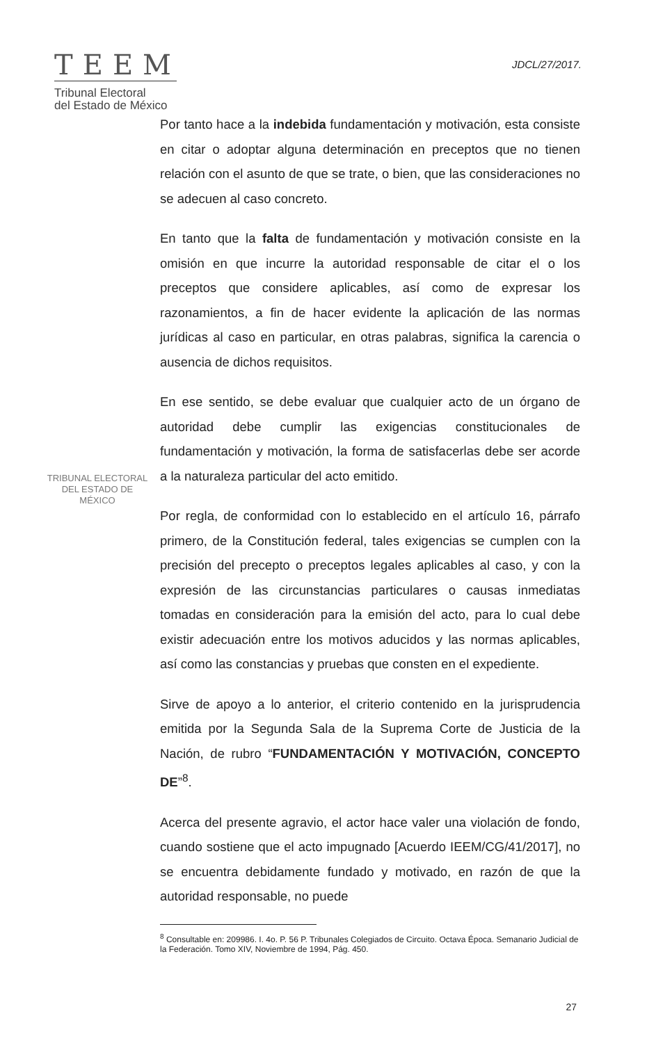TEEM
Tribunal Electoral
del Estado de México
JDCL/27/2017.
TRIBUNAL ELECTORAL
DEL ESTADO DE
MÉXICO
Por tanto hace a la indebida fundamentación y motivación, esta consiste en citar o adoptar alguna determinación en preceptos que no tienen relación con el asunto de que se trate, o bien, que las consideraciones no se adecuen al caso concreto.
En tanto que la falta de fundamentación y motivación consiste en la omisión en que incurre la autoridad responsable de citar el o los preceptos que considere aplicables, así como de expresar los razonamientos, a fin de hacer evidente la aplicación de las normas jurídicas al caso en particular, en otras palabras, significa la carencia o ausencia de dichos requisitos.
En ese sentido, se debe evaluar que cualquier acto de un órgano de autoridad debe cumplir las exigencias constitucionales de fundamentación y motivación, la forma de satisfacerlas debe ser acorde a la naturaleza particular del acto emitido.
Por regla, de conformidad con lo establecido en el artículo 16, párrafo primero, de la Constitución federal, tales exigencias se cumplen con la precisión del precepto o preceptos legales aplicables al caso, y con la expresión de las circunstancias particulares o causas inmediatas tomadas en consideración para la emisión del acto, para lo cual debe existir adecuación entre los motivos aducidos y las normas aplicables, así como las constancias y pruebas que consten en el expediente.
Sirve de apoyo a lo anterior, el criterio contenido en la jurisprudencia emitida por la Segunda Sala de la Suprema Corte de Justicia de la Nación, de rubro “FUNDAMENTACIÓN Y MOTIVACIÓN, CONCEPTO DE”<sup>8</sup>.
Acerca del presente agravio, el actor hace valer una violación de fondo, cuando sostiene que el acto impugnado [Acuerdo IEEM/CG/41/2017], no se encuentra debidamente fundado y motivado, en razón de que la autoridad responsable, no puede
<sup>8</sup> Consultable en: 209986. I. 4o. P. 56 P. Tribunales Colegiados de Circuito. Octava Época. Semanario Judicial de la Federación. Tomo XIV, Noviembre de 1994, Pág. 450.
27